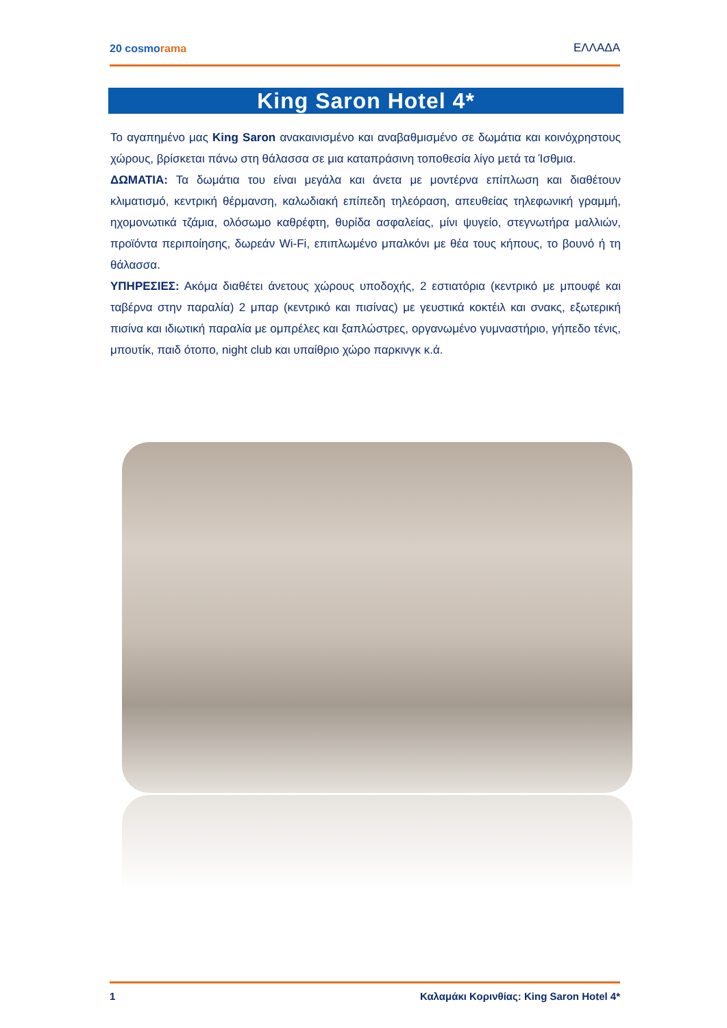20 cosmorama
ΕΛΛΑΔΑ
King Saron Hotel 4*
Το αγαπημένο μας King Saron ανακαινισμένο και αναβαθμισμένο σε δωμάτια και κοινόχρηστους χώρους, βρίσκεται πάνω στη θάλασσα σε μια καταπράσινη τοποθεσία λίγο μετά τα Ίσθμια.
ΔΩΜΑΤΙΑ: Τα δωμάτια του είναι μεγάλα και άνετα με μοντέρνα επίπλωση και διαθέτουν κλιματισμό, κεντρική θέρμανση, καλωδιακή επίπεδη τηλεόραση, απευθείας τηλεφωνική γραμμή, ηχομονωτικά τζάμια, ολόσωμο καθρέφτη, θυρίδα ασφαλείας, μίνι ψυγείο, στεγνωτήρα μαλλιών, προϊόντα περιποίησης, δωρεάν Wi-Fi, επιπλωμένο μπαλκόνι με θέα τους κήπους, το βουνό ή τη θάλασσα.
ΥΠΗΡΕΣΙΕΣ: Ακόμα διαθέτει άνετους χώρους υποδοχής, 2 εστιατόρια (κεντρικό με μπουφέ και ταβέρνα στην παραλία) 2 μπαρ (κεντρικό και πισίνας) με γευστικά κοκτέιλ και σνακς, εξωτερική πισίνα και ιδιωτική παραλία με ομπρέλες και ξαπλώστρες, οργανωμένο γυμναστήριο, γήπεδο τένις, μπουτίκ, παιδ ότοπο, night club και υπαίθριο χώρο παρκινγκ κ.ά.
1 Καλαμάκι Κορινθίας: King Saron Hotel 4*